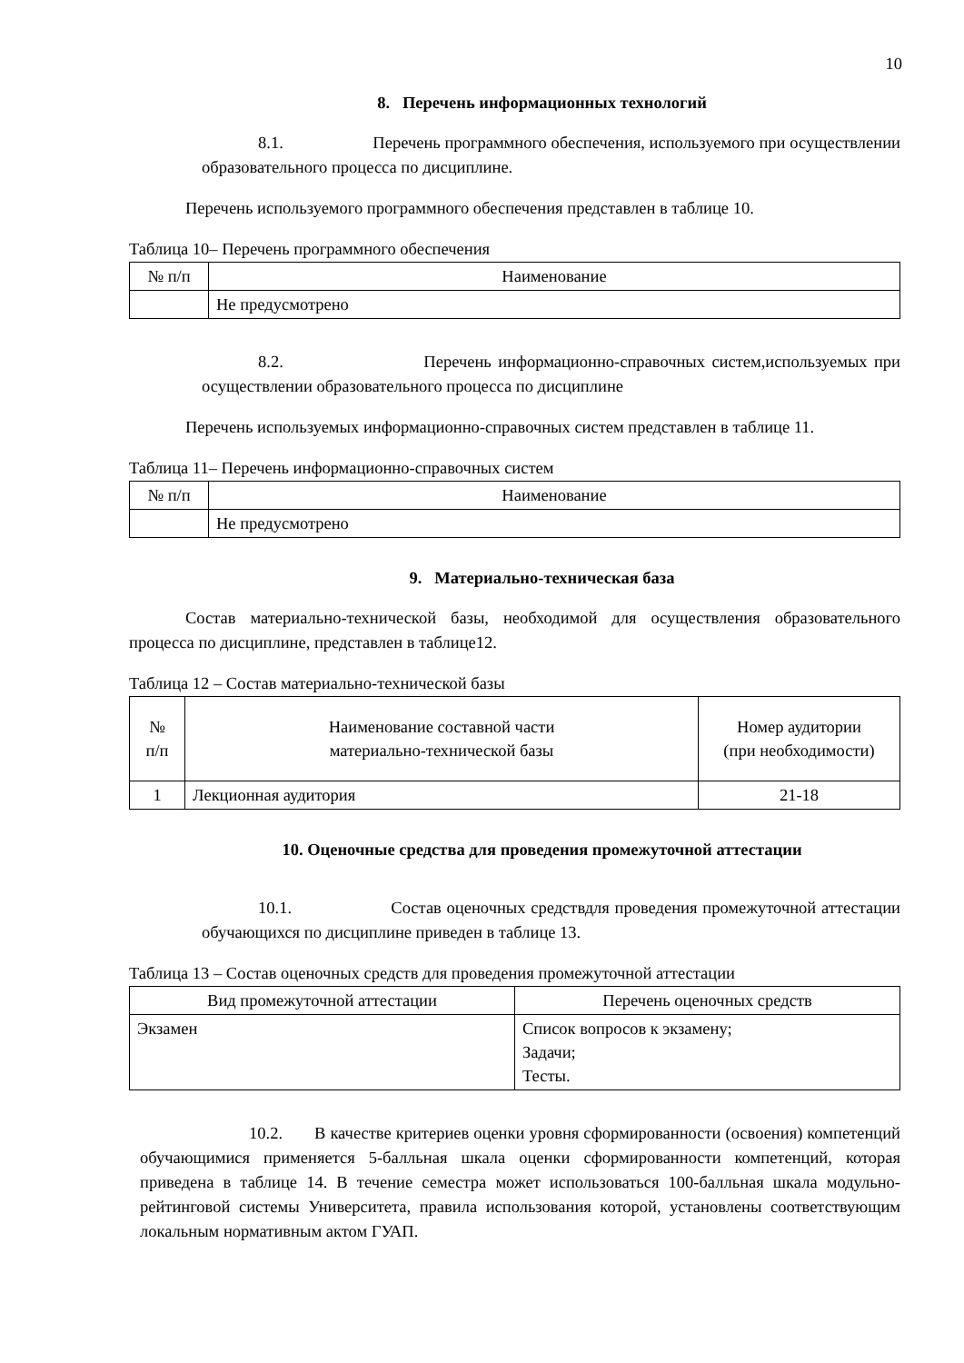10
8. Перечень информационных технологий
8.1. Перечень программного обеспечения, используемого при осуществлении образовательного процесса по дисциплине.
Перечень используемого программного обеспечения представлен в таблице 10.
Таблица 10– Перечень программного обеспечения
| № п/п | Наименование |
| --- | --- |
| | Не предусмотрено |
8.2. Перечень информационно-справочных систем,используемых при осуществлении образовательного процесса по дисциплине
Перечень используемых информационно-справочных систем представлен в таблице 11.
Таблица 11– Перечень информационно-справочных систем
| № п/п | Наименование |
| --- | --- |
| | Не предусмотрено |
9. Материально-техническая база
Состав материально-технической базы, необходимой для осуществления образовательного процесса по дисциплине, представлен в таблице12.
Таблица 12 – Состав материально-технической базы
| № п/п | Наименование составной части материально-технической базы | Номер аудитории (при необходимости) |
| --- | --- | --- |
| 1 | Лекционная аудитория | 21-18 |
10. Оценочные средства для проведения промежуточной аттестации
10.1. Состав оценочных средствдля проведения промежуточной аттестации обучающихся по дисциплине приведен в таблице 13.
Таблица 13 – Состав оценочных средств для проведения промежуточной аттестации
| Вид промежуточной аттестации | Перечень оценочных средств |
| --- | --- |
| Экзамен | Список вопросов к экзамену; Задачи; Тесты. |
10.2. В качестве критериев оценки уровня сформированности (освоения) компетенций обучающимися применяется 5-балльная шкала оценки сформированности компетенций, которая приведена в таблице 14. В течение семестра может использоваться 100-балльная шкала модульно-рейтинговой системы Университета, правила использования которой, установлены соответствующим локальным нормативным актом ГУАП.